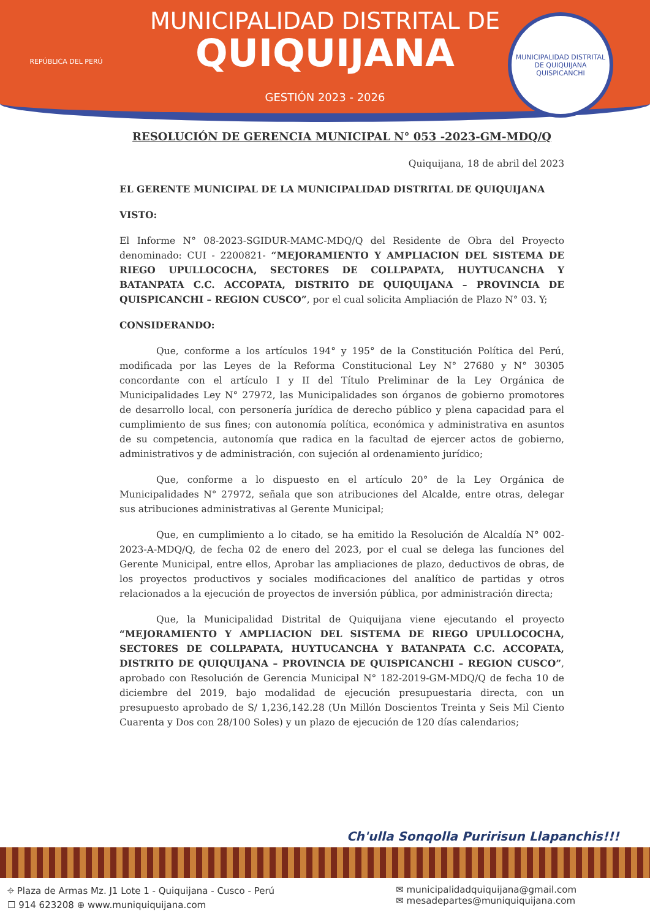REPÚBLICA DEL PERÚ
MUNICIPALIDAD DISTRITAL DE
QUIQUIJANA
GESTIÓN 2023 - 2026
MUNICIPALIDAD DISTRITAL DE QUIQUIJANA
QUISPICANCHI
RESOLUCIÓN DE GERENCIA MUNICIPAL N° 053 -2023-GM-MDQ/Q
Quiquijana, 18 de abril del 2023
EL GERENTE MUNICIPAL DE LA MUNICIPALIDAD DISTRITAL DE QUIQUIJANA
VISTO:
El Informe N° 08-2023-SGIDUR-MAMC-MDQ/Q del Residente de Obra del Proyecto denominado: CUI - 2200821- “MEJORAMIENTO Y AMPLIACION DEL SISTEMA DE RIEGO UPULLOCOCHA, SECTORES DE COLLPAPATA, HUYTUCANCHA Y BATANPATA C.C. ACCOPATA, DISTRITO DE QUIQUIJANA – PROVINCIA DE QUISPICANCHI – REGION CUSCO”, por el cual solicita Ampliación de Plazo N° 03. Y;
CONSIDERANDO:
Que, conforme a los artículos 194° y 195° de la Constitución Política del Perú, modificada por las Leyes de la Reforma Constitucional Ley N° 27680 y N° 30305 concordante con el artículo I y II del Título Preliminar de la Ley Orgánica de Municipalidades Ley N° 27972, las Municipalidades son órganos de gobierno promotores de desarrollo local, con personería jurídica de derecho público y plena capacidad para el cumplimiento de sus fines; con autonomía política, económica y administrativa en asuntos de su competencia, autonomía que radica en la facultad de ejercer actos de gobierno, administrativos y de administración, con sujeción al ordenamiento jurídico;
Que, conforme a lo dispuesto en el artículo 20° de la Ley Orgánica de Municipalidades N° 27972, señala que son atribuciones del Alcalde, entre otras, delegar sus atribuciones administrativas al Gerente Municipal;
Que, en cumplimiento a lo citado, se ha emitido la Resolución de Alcaldía N° 002-2023-A-MDQ/Q, de fecha 02 de enero del 2023, por el cual se delega las funciones del Gerente Municipal, entre ellos, Aprobar las ampliaciones de plazo, deductivos de obras, de los proyectos productivos y sociales modificaciones del analítico de partidas y otros relacionados a la ejecución de proyectos de inversión pública, por administración directa;
Que, la Municipalidad Distrital de Quiquijana viene ejecutando el proyecto “MEJORAMIENTO Y AMPLIACION DEL SISTEMA DE RIEGO UPULLOCOCHA, SECTORES DE COLLPAPATA, HUYTUCANCHA Y BATANPATA C.C. ACCOPATA, DISTRITO DE QUIQUIJANA – PROVINCIA DE QUISPICANCHI – REGION CUSCO”, aprobado con Resolución de Gerencia Municipal N° 182-2019-GM-MDQ/Q de fecha 10 de diciembre del 2019, bajo modalidad de ejecución presupuestaria directa, con un presupuesto aprobado de S/ 1,236,142.28 (Un Millón Doscientos Treinta y Seis Mil Ciento Cuarenta y Dos con 28/100 Soles) y un plazo de ejecución de 120 días calendarios;
Ch'ulla Sonqolla Puririsun Llapanchis!!!
⌖ Plaza de Armas Mz. J1 Lote 1 - Quiquijana - Cusco - Perú
☐ 914 623208 ⊕ www.muniquiquijana.com
✉ municipalidadquiquijana@gmail.com
✉ mesadepartes@muniquiquijana.com